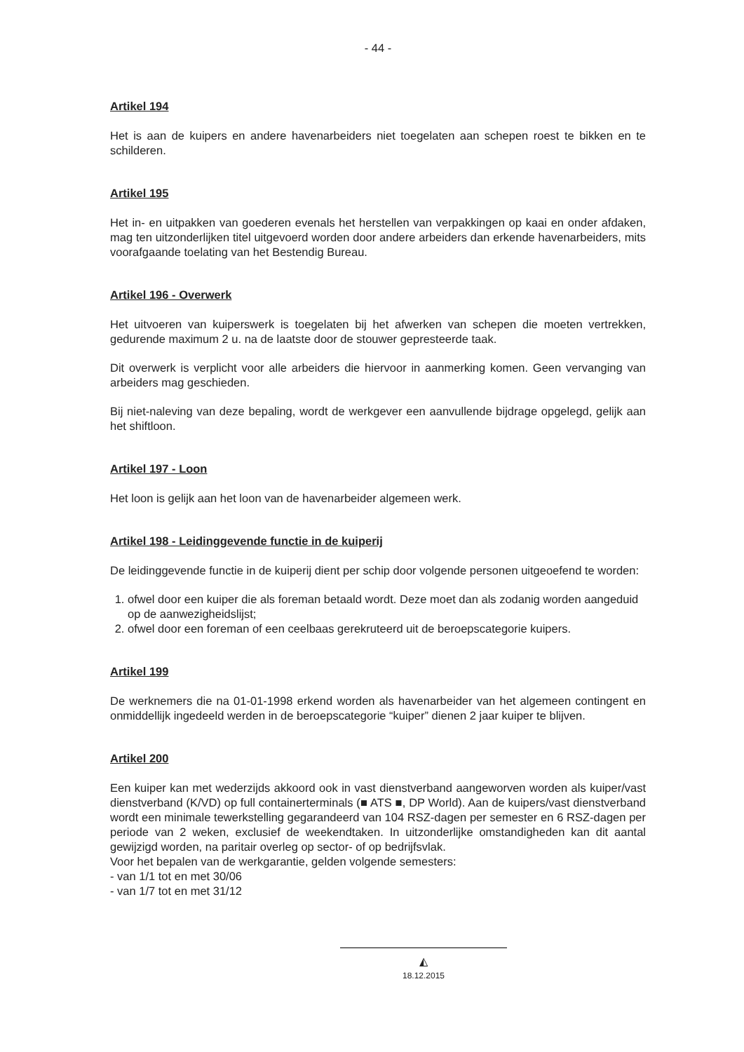- 44 -
Artikel 194
Het is aan de kuipers en andere havenarbeiders niet toegelaten aan schepen roest te bikken en te schilderen.
Artikel 195
Het in- en uitpakken van goederen evenals het herstellen van verpakkingen op kaai en onder afdaken, mag ten uitzonderlijken titel uitgevoerd worden door andere arbeiders dan erkende havenarbeiders, mits voorafgaande toelating van het Bestendig Bureau.
Artikel 196 - Overwerk
Het uitvoeren van kuiperswerk is toegelaten bij het afwerken van schepen die moeten vertrekken, gedurende maximum 2 u. na de laatste door de stouwer gepresteerde taak.
Dit overwerk is verplicht voor alle arbeiders die hiervoor in aanmerking komen. Geen vervanging van arbeiders mag geschieden.
Bij niet-naleving van deze bepaling, wordt de werkgever een aanvullende bijdrage opgelegd, gelijk aan het shiftloon.
Artikel 197 - Loon
Het loon is gelijk aan het loon van de havenarbeider algemeen werk.
Artikel 198 - Leidinggevende functie in de kuiperij
De leidinggevende functie in de kuiperij dient per schip door volgende personen uitgeoefend te worden:
1. ofwel door een kuiper die als foreman betaald wordt. Deze moet dan als zodanig worden aangeduid op de aanwezigheidslijst;
2. ofwel door een foreman of een ceelbaas gerekruteerd uit de beroepscategorie kuipers.
Artikel 199
De werknemers die na 01-01-1998 erkend worden als havenarbeider van het algemeen contingent en onmiddellijk ingedeeld werden in de beroepscategorie “kuiper” dienen 2 jaar kuiper te blijven.
Artikel 200
Een kuiper kan met wederzijds akkoord ook in vast dienstverband aangeworven worden als kuiper/vast dienstverband (K/VD) op full containerterminals (■ ATS ■, DP World). Aan de kuipers/vast dienstverband wordt een minimale tewerkstelling gegarandeerd van 104 RSZ-dagen per semester en 6 RSZ-dagen per periode van 2 weken, exclusief de weekendtaken. In uitzonderlijke omstandigheden kan dit aantal gewijzigd worden, na paritair overleg op sector- of op bedrijfsvlak.
Voor het bepalen van de werkgarantie, gelden volgende semesters:
- van 1/1 tot en met 30/06
- van 1/7 tot en met 31/12
◭
18.12.2015